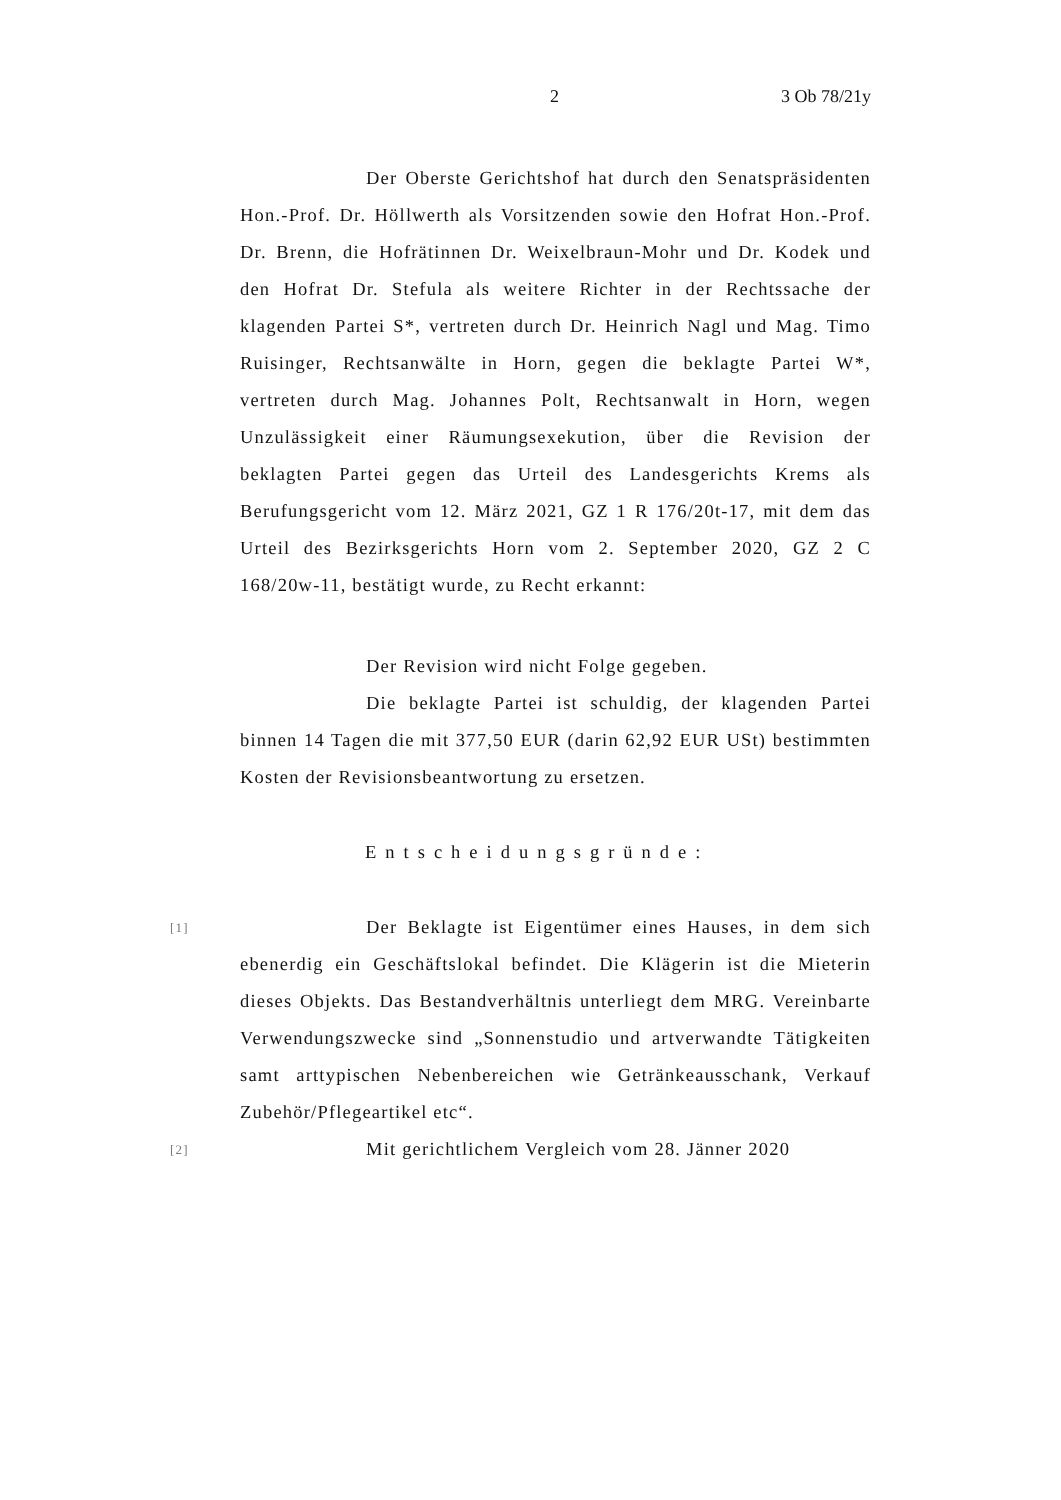2 3 Ob 78/21y
Der Oberste Gerichtshof hat durch den Senatspräsidenten Hon.-Prof. Dr. Höllwerth als Vorsitzenden sowie den Hofrat Hon.-Prof. Dr. Brenn, die Hofrätinnen Dr. Weixelbraun-Mohr und Dr. Kodek und den Hofrat Dr. Stefula als weitere Richter in der Rechtssache der klagenden Partei S*, vertreten durch Dr. Heinrich Nagl und Mag. Timo Ruisinger, Rechtsanwälte in Horn, gegen die beklagte Partei W*, vertreten durch Mag. Johannes Polt, Rechtsanwalt in Horn, wegen Unzulässigkeit einer Räumungsexekution, über die Revision der beklagten Partei gegen das Urteil des Landesgerichts Krems als Berufungsgericht vom 12. März 2021, GZ 1 R 176/20t-17, mit dem das Urteil des Bezirksgerichts Horn vom 2. September 2020, GZ 2 C 168/20w-11, bestätigt wurde, zu Recht erkannt:
Der Revision wird nicht Folge gegeben.
Die beklagte Partei ist schuldig, der klagenden Partei binnen 14 Tagen die mit 377,50 EUR (darin 62,92 EUR USt) bestimmten Kosten der Revisionsbeantwortung zu ersetzen.
Entscheidungsgründe:
[1]
Der Beklagte ist Eigentümer eines Hauses, in dem sich ebenerdig ein Geschäftslokal befindet. Die Klägerin ist die Mieterin dieses Objekts. Das Bestandverhältnis unterliegt dem MRG. Vereinbarte Verwendungszwecke sind „Sonnenstudio und artverwandte Tätigkeiten samt arttypischen Nebenbereichen wie Getränkeausschank, Verkauf Zubehör/Pflegeartikel etc“.
[2]
Mit gerichtlichem Vergleich vom 28. Jänner 2020